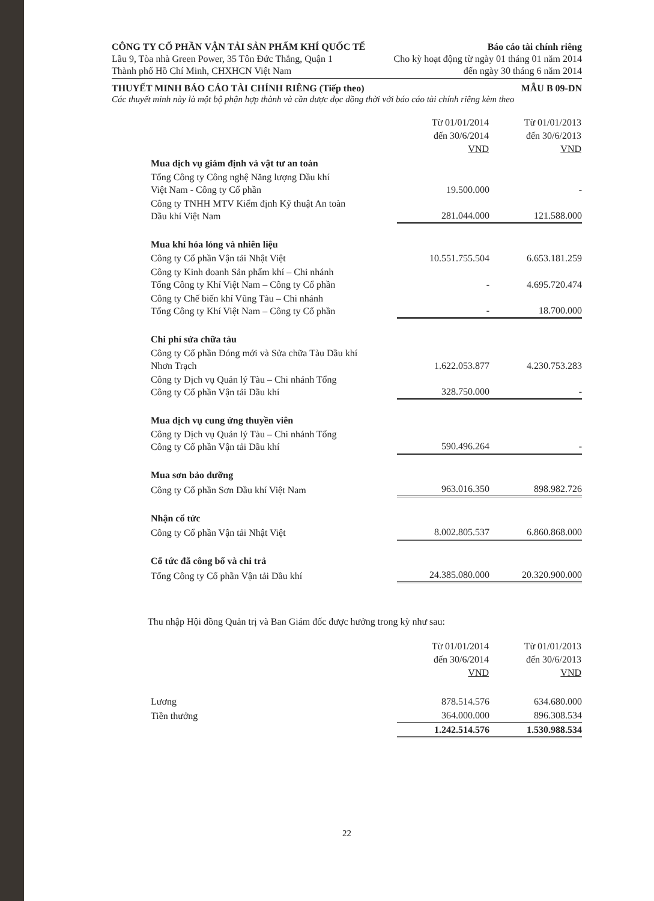CÔNG TY CỔ PHẦN VẬN TẢI SẢN PHẨM KHÍ QUỐC TẾ
Lầu 9, Tòa nhà Green Power, 35 Tôn Đức Thắng, Quận 1
Thành phố Hồ Chí Minh, CHXHCN Việt Nam
Báo cáo tài chính riêng
Cho kỳ hoạt động từ ngày 01 tháng 01 năm 2014
đến ngày 30 tháng 6 năm 2014
THUYẾT MINH BÁO CÁO TÀI CHÍNH RIÊNG (Tiếp theo) MẪU B 09-DN
Các thuyết minh này là một bộ phận hợp thành và cần được đọc đồng thời với báo cáo tài chính riêng kèm theo
| | Từ 01/01/2014 đến 30/6/2014 VND | Từ 01/01/2013 đến 30/6/2013 VND |
| Mua dịch vụ giám định và vật tư an toàn | | |
| Tổng Công ty Công nghệ Năng lượng Dầu khí Việt Nam - Công ty Cổ phần | 19.500.000 | - |
| Công ty TNHH MTV Kiểm định Kỹ thuật An toàn Dầu khí Việt Nam | 281.044.000 | 121.588.000 |
| Mua khí hóa lỏng và nhiên liệu | | |
| Công ty Cổ phần Vận tải Nhật Việt | 10.551.755.504 | 6.653.181.259 |
| Công ty Kinh doanh Sản phẩm khí – Chi nhánh Tổng Công ty Khí Việt Nam – Công ty Cổ phần | - | 4.695.720.474 |
| Công ty Chế biến khí Vũng Tàu – Chi nhánh Tổng Công ty Khí Việt Nam – Công ty Cổ phần | - | 18.700.000 |
| Chi phí sửa chữa tàu | | |
| Công ty Cổ phần Đóng mới và Sửa chữa Tàu Dầu khí Nhơn Trạch | 1.622.053.877 | 4.230.753.283 |
| Công ty Dịch vụ Quản lý Tàu – Chi nhánh Tổng Công ty Cổ phần Vận tải Dầu khí | 328.750.000 | - |
| Mua dịch vụ cung ứng thuyền viên | | |
| Công ty Dịch vụ Quản lý Tàu – Chi nhánh Tổng Công ty Cổ phần Vận tải Dầu khí | 590.496.264 | - |
| Mua sơn bảo dưỡng | | |
| Công ty Cổ phần Sơn Dầu khí Việt Nam | 963.016.350 | 898.982.726 |
| Nhận cổ tức | | |
| Công ty Cổ phần Vận tải Nhật Việt | 8.002.805.537 | 6.860.868.000 |
| Cổ tức đã công bố và chi trả | | |
| Tổng Công ty Cổ phần Vận tải Dầu khí | 24.385.080.000 | 20.320.900.000 |
Thu nhập Hội đồng Quản trị và Ban Giám đốc được hưởng trong kỳ như sau:
| | Từ 01/01/2014 đến 30/6/2014 VND | Từ 01/01/2013 đến 30/6/2013 VND |
| Lương | 878.514.576 | 634.680.000 |
| Tiền thưởng | 364.000.000 | 896.308.534 |
| | 1.242.514.576 | 1.530.988.534 |
22